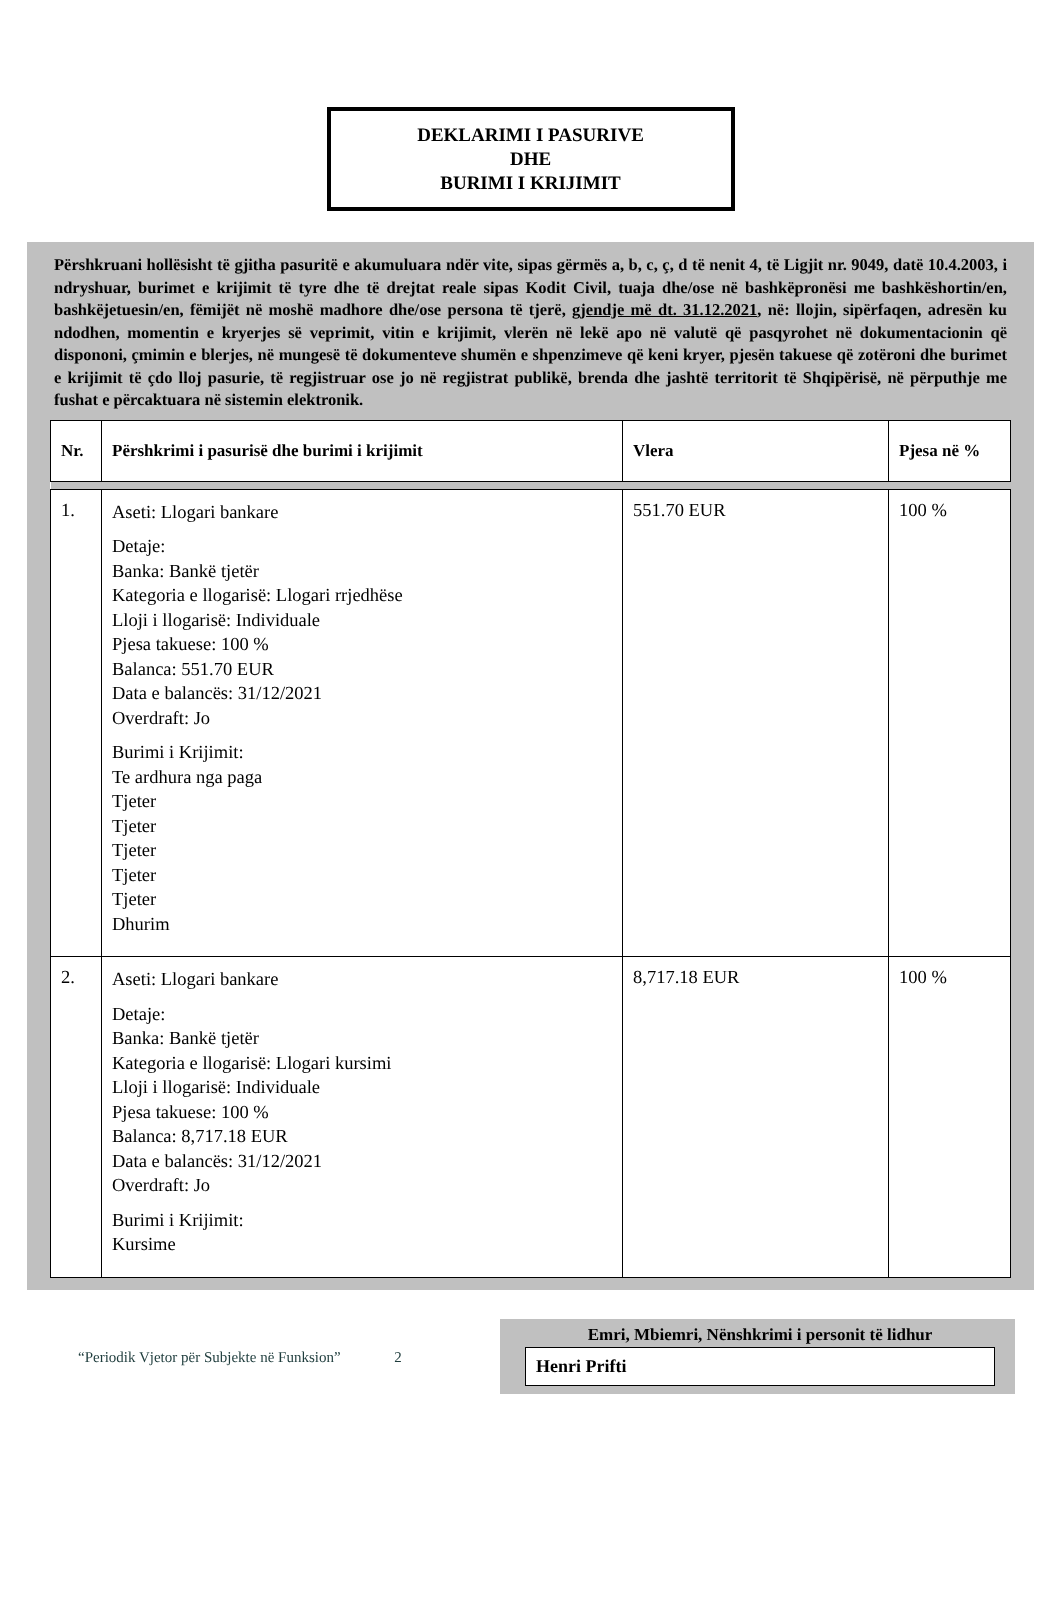DEKLARIMI I PASURIVE
DHE
BURIMI I KRIJIMIT
Përshkruani hollësisht të gjitha pasuritë e akumuluara ndër vite, sipas gërmës a, b, c, ç, d të nenit 4, të Ligjit nr. 9049, datë 10.4.2003, i ndryshuar, burimet e krijimit të tyre dhe të drejtat reale sipas Kodit Civil, tuaja dhe/ose në bashkëpronësi me bashkëshortin/en, bashkëjetuesin/en, fëmijët në moshë madhore dhe/ose persona të tjerë, gjendje më dt. 31.12.2021, në: llojin, sipërfaqen, adresën ku ndodhen, momentin e kryerjes së veprimit, vitin e krijimit, vlerën në lekë apo në valutë që pasqyrohet në dokumentacionin që dispononi, çmimin e blerjes, në mungesë të dokumenteve shumën e shpenzimeve që keni kryer, pjesën takuese që zotëroni dhe burimet e krijimit të çdo lloj pasurie, të regjistruar ose jo në regjistrat publikë, brenda dhe jashtë territorit të Shqipërisë, në përputhje me fushat e përcaktuara në sistemin elektronik.
| Nr. | Përshkrimi i pasurisë dhe burimi i krijimit | Vlera | Pjesa në % |
| --- | --- | --- | --- |
| 1. | Aseti: Llogari bankare Detaje: Banka: Bankë tjetër Kategoria e llogarisë: Llogari rrjedhëse Lloji i llogarisë: Individuale Pjesa takuese: 100 % Balanca: 551.70 EUR Data e balancës: 31/12/2021 Overdraft: Jo Burimi i Krijimit: Te ardhura nga paga Tjeter Tjeter Tjeter Tjeter Tjeter Dhurim | 551.70 EUR | 100 % |
| 2. | Aseti: Llogari bankare Detaje: Banka: Bankë tjetër Kategoria e llogarisë: Llogari kursimi Lloji i llogarisë: Individuale Pjesa takuese: 100 % Balanca: 8,717.18 EUR Data e balancës: 31/12/2021 Overdraft: Jo Burimi i Krijimit: Kursime | 8,717.18 EUR | 100 % |
“Periodik Vjetor për Subjekte në Funksion” 2
Emri, Mbiemri, Nënshkrimi i personit të lidhur
Henri Prifti